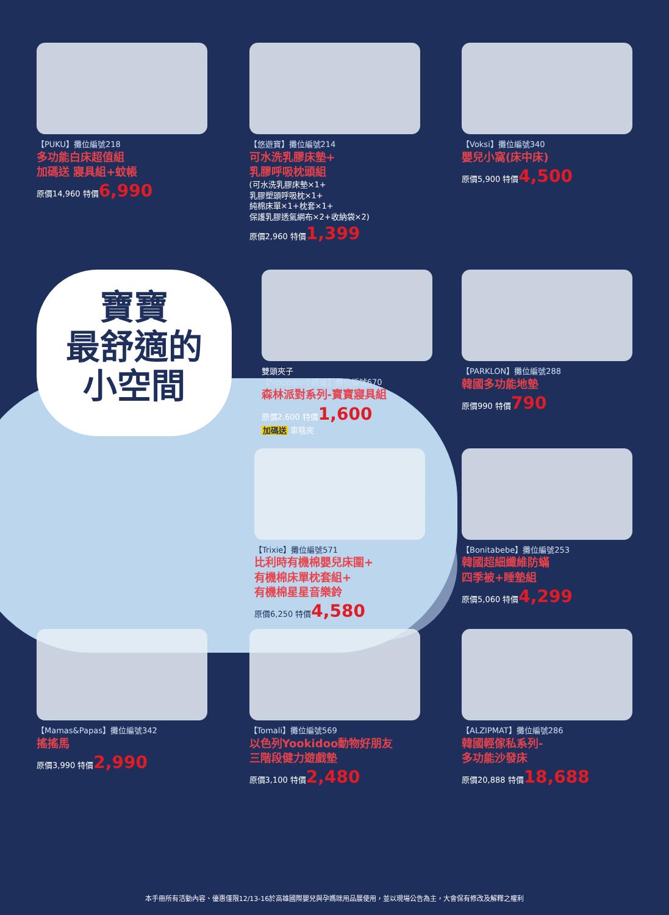【PUKU】攤位編號218
多功能白床超值組
加碼送 寢具組+蚊帳
原價14,960 特價6,990
【悠遊寶】攤位編號214
可水洗乳膠床墊+
乳膠呼吸枕頭組
(可水洗乳膠床墊×1+
乳膠塑頭呼吸枕×1+
純棉床單×1+枕套×1+
保護乳膠透氣網布×2+收納袋×2)
原價2,960 特價1,399
【Voksi】攤位編號340
嬰兒小窩(床中床)
原價5,900 特價4,500
寶寶
最舒適的
小空間
雙頭夾子
【hipopipo小西波】攤位編號670
森林派對系列-寶寶寢具組
原價2,600 特價1,600
加碼送 車毯夾
【PARKLON】攤位編號288
韓國多功能地墊
原價990 特價790
【Trixie】攤位編號571
比利時有機棉嬰兒床圍+
有機棉床單枕套組+
有機棉星星音樂鈴
原價6,250 特價4,580
【Bonitabebe】攤位編號253
韓國超細纖維防蟎
四季被+睡墊組
原價5,060 特價4,299
【Mamas&Papas】攤位編號342
搖搖馬
原價3,990 特價2,990
【Tomali】攤位編號569
以色列Yookidoo動物好朋友
三階段健力遊戲墊
原價3,100 特價2,480
【ALZIPMAT】攤位編號286
韓國輕傢私系列-
多功能沙發床
原價20,888 特價18,688
本手冊所有活動內容、優惠僅限12/13-16於高雄國際嬰兒與孕媽咪用品展使用，並以現場公告為主，大會保有修改及解釋之權利